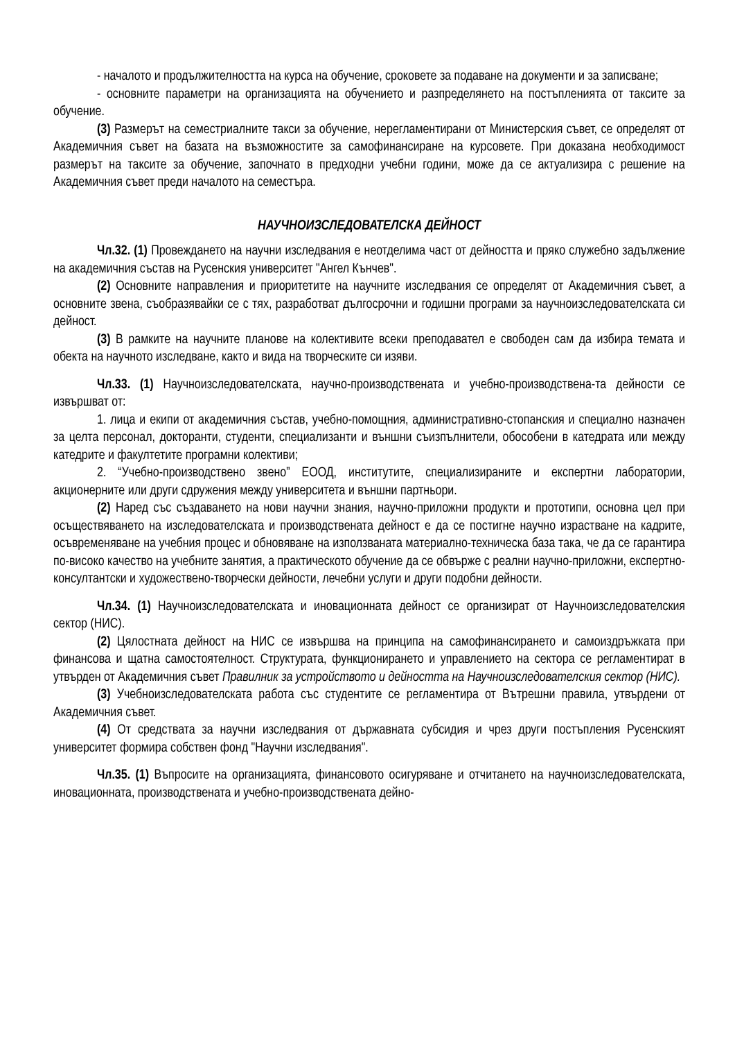- началото и продължителността на курса на обучение, сроковете за подаване на документи и за записване;
- основните параметри на организацията на обучението и разпределянето на постъпленията от таксите за обучение.
(3) Размерът на семестриалните такси за обучение, нерегламентирани от Министерския съвет, се определят от Академичния съвет на базата на възможностите за самофинансиране на курсовете. При доказана необходимост размерът на таксите за обучение, започнато в предходни учебни години, може да се актуализира с решение на Академичния съвет преди началото на семестъра.
НАУЧНОИЗСЛЕДОВАТЕЛСКА ДЕЙНОСТ
Чл.32. (1) Провеждането на научни изследвания е неотделима част от дейността и пряко служебно задължение на академичния състав на Русенския университет "Ангел Кънчев".
(2) Основните направления и приоритетите на научните изследвания се определят от Академичния съвет, а основните звена, съобразявайки се с тях, разработват дългосрочни и годишни програми за научноизследователската си дейност.
(3) В рамките на научните планове на колективите всеки преподавател е свободен сам да избира темата и обекта на научното изследване, както и вида на творческите си изяви.
Чл.33. (1) Научноизследователската, научно-производствената и учебно-производствена-та дейности се извършват от:
1. лица и екипи от академичния състав, учебно-помощния, административно-стопанския и специално назначен за целта персонал, докторанти, студенти, специализанти и външни съизпълнители, обособени в катедрата или между катедрите и факултетите програмни колективи;
2. “Учебно-производствено звено” ЕООД, институтите, специализираните и експертни лаборатории, акционерните или други сдружения между университета и външни партньори.
(2) Наред със създаването на нови научни знания, научно-приложни продукти и прототипи, основна цел при осъществяването на изследователската и производствената дейност е да се постигне научно израстване на кадрите, осъвременяване на учебния процес и обновяване на използваната материално-техническа база така, че да се гарантира по-високо качество на учебните занятия, а практическото обучение да се обвърже с реални научно-приложни, експертно-консултантски и художествено-творчески дейности, лечебни услуги и други подобни дейности.
Чл.34. (1) Научноизследователската и иновационната дейност се организират от Научноизследователския сектор (НИС).
(2) Цялостната дейност на НИС се извършва на принципа на самофинансирането и самоиздръжката при финансова и щатна самостоятелност. Структурата, функционирането и управлението на сектора се регламентират в утвърден от Академичния съвет Правилник за устройството и дейността на Научноизследователския сектор (НИС).
(3) Учебноизследователската работа със студентите се регламентира от Вътрешни правила, утвърдени от Академичния съвет.
(4) От средствата за научни изследвания от държавната субсидия и чрез други постъпления Русенският университет формира собствен фонд "Научни изследвания".
Чл.35. (1) Въпросите на организацията, финансовото осигуряване и отчитането на научноизследователската, иновационната, производствената и учебно-производствената дейно-